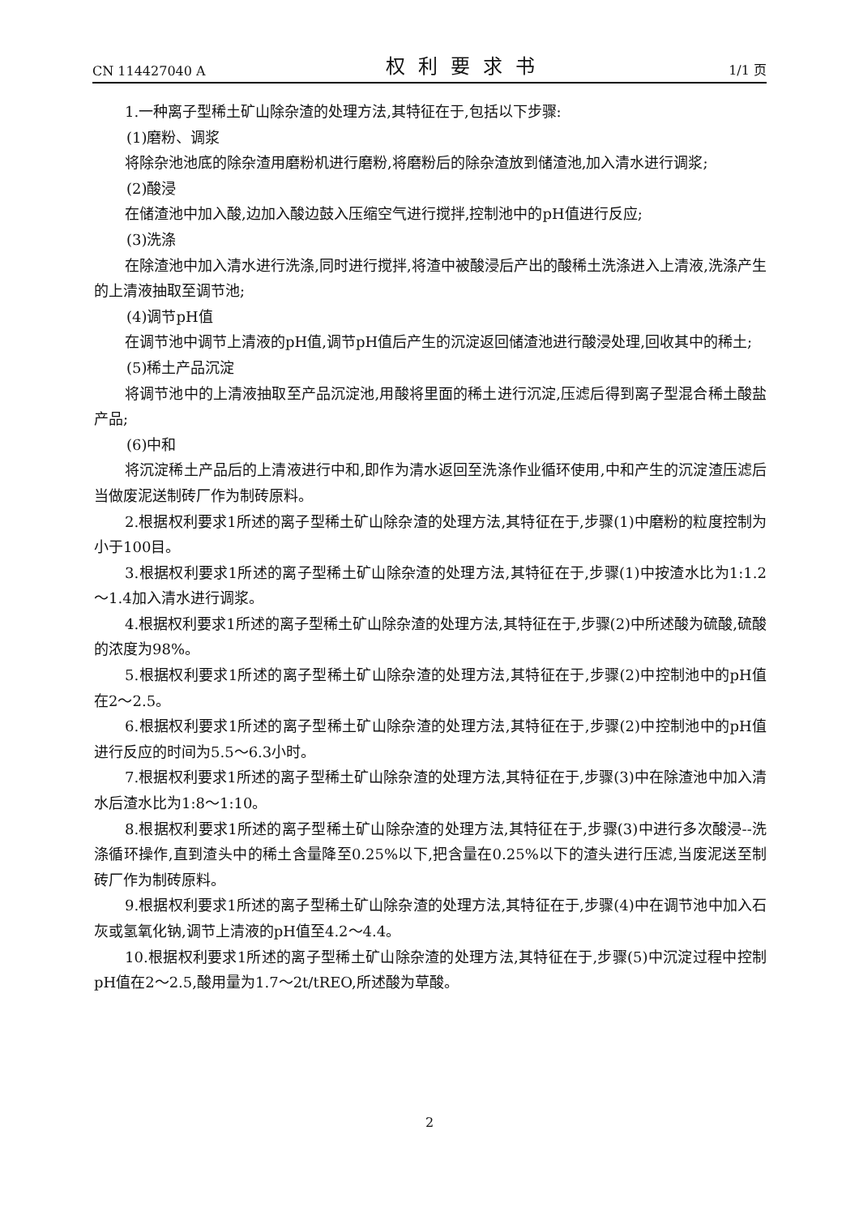CN 114427040 A 权利要求书 1/1 页
1.一种离子型稀土矿山除杂渣的处理方法,其特征在于,包括以下步骤:
(1)磨粉、调浆
将除杂池池底的除杂渣用磨粉机进行磨粉,将磨粉后的除杂渣放到储渣池,加入清水进行调浆;
(2)酸浸
在储渣池中加入酸,边加入酸边鼓入压缩空气进行搅拌,控制池中的pH值进行反应;
(3)洗涤
在除渣池中加入清水进行洗涤,同时进行搅拌,将渣中被酸浸后产出的酸稀土洗涤进入上清液,洗涤产生的上清液抽取至调节池;
(4)调节pH值
在调节池中调节上清液的pH值,调节pH值后产生的沉淀返回储渣池进行酸浸处理,回收其中的稀土;
(5)稀土产品沉淀
将调节池中的上清液抽取至产品沉淀池,用酸将里面的稀土进行沉淀,压滤后得到离子型混合稀土酸盐产品;
(6)中和
将沉淀稀土产品后的上清液进行中和,即作为清水返回至洗涤作业循环使用,中和产生的沉淀渣压滤后当做废泥送制砖厂作为制砖原料。
2.根据权利要求1所述的离子型稀土矿山除杂渣的处理方法,其特征在于,步骤(1)中磨粉的粒度控制为小于100目。
3.根据权利要求1所述的离子型稀土矿山除杂渣的处理方法,其特征在于,步骤(1)中按渣水比为1:1.2～1.4加入清水进行调浆。
4.根据权利要求1所述的离子型稀土矿山除杂渣的处理方法,其特征在于,步骤(2)中所述酸为硫酸,硫酸的浓度为98%。
5.根据权利要求1所述的离子型稀土矿山除杂渣的处理方法,其特征在于,步骤(2)中控制池中的pH值在2～2.5。
6.根据权利要求1所述的离子型稀土矿山除杂渣的处理方法,其特征在于,步骤(2)中控制池中的pH值进行反应的时间为5.5～6.3小时。
7.根据权利要求1所述的离子型稀土矿山除杂渣的处理方法,其特征在于,步骤(3)中在除渣池中加入清水后渣水比为1:8～1:10。
8.根据权利要求1所述的离子型稀土矿山除杂渣的处理方法,其特征在于,步骤(3)中进行多次酸浸--洗涤循环操作,直到渣头中的稀土含量降至0.25%以下,把含量在0.25%以下的渣头进行压滤,当废泥送至制砖厂作为制砖原料。
9.根据权利要求1所述的离子型稀土矿山除杂渣的处理方法,其特征在于,步骤(4)中在调节池中加入石灰或氢氧化钠,调节上清液的pH值至4.2～4.4。
10.根据权利要求1所述的离子型稀土矿山除杂渣的处理方法,其特征在于,步骤(5)中沉淀过程中控制pH值在2～2.5,酸用量为1.7～2t/tREO,所述酸为草酸。
2